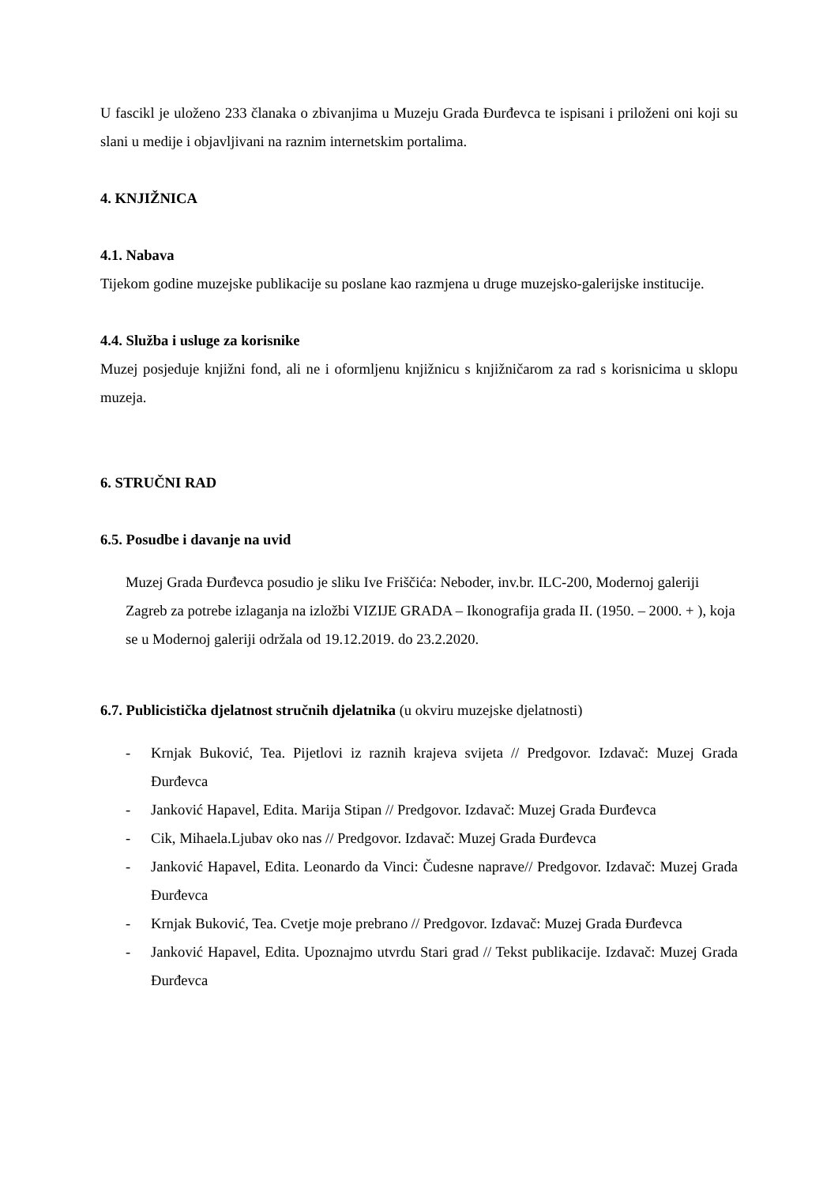U fascikl je uloženo 233 članaka o zbivanjima u Muzeju Grada Đurđevca te ispisani i priloženi oni koji su slani u medije i objavljivani na raznim internetskim portalima.
4. KNJIŽNICA
4.1. Nabava
Tijekom godine muzejske publikacije su poslane kao razmjena u druge muzejsko-galerijske institucije.
4.4. Služba i usluge za korisnike
Muzej posjeduje knjižni fond, ali ne i oformljenu knjižnicu s knjižničarom za rad s korisnicima u sklopu muzeja.
6. STRUČNI RAD
6.5. Posudbe i davanje na uvid
Muzej Grada Đurđevca posudio je sliku Ive Friščića: Neboder, inv.br. ILC-200, Modernoj galeriji Zagreb za potrebe izlaganja na izložbi VIZIJE GRADA – Ikonografija grada II. (1950. – 2000. + ), koja se u Modernoj galeriji održala od 19.12.2019. do 23.2.2020.
6.7. Publicistička djelatnost stručnih djelatnika (u okviru muzejske djelatnosti)
- Krnjak Buković, Tea. Pijetlovi iz raznih krajeva svijeta // Predgovor. Izdavač: Muzej Grada Đurđevca
- Janković Hapavel, Edita. Marija Stipan // Predgovor. Izdavač: Muzej Grada Đurđevca
- Cik, Mihaela.Ljubav oko nas // Predgovor. Izdavač: Muzej Grada Đurđevca
- Janković Hapavel, Edita. Leonardo da Vinci: Čudesne naprave// Predgovor. Izdavač: Muzej Grada Đurđevca
- Krnjak Buković, Tea. Cvetje moje prebrano // Predgovor. Izdavač: Muzej Grada Đurđevca
- Janković Hapavel, Edita. Upoznajmo utvrdu Stari grad // Tekst publikacije. Izdavač: Muzej Grada Đurđevca